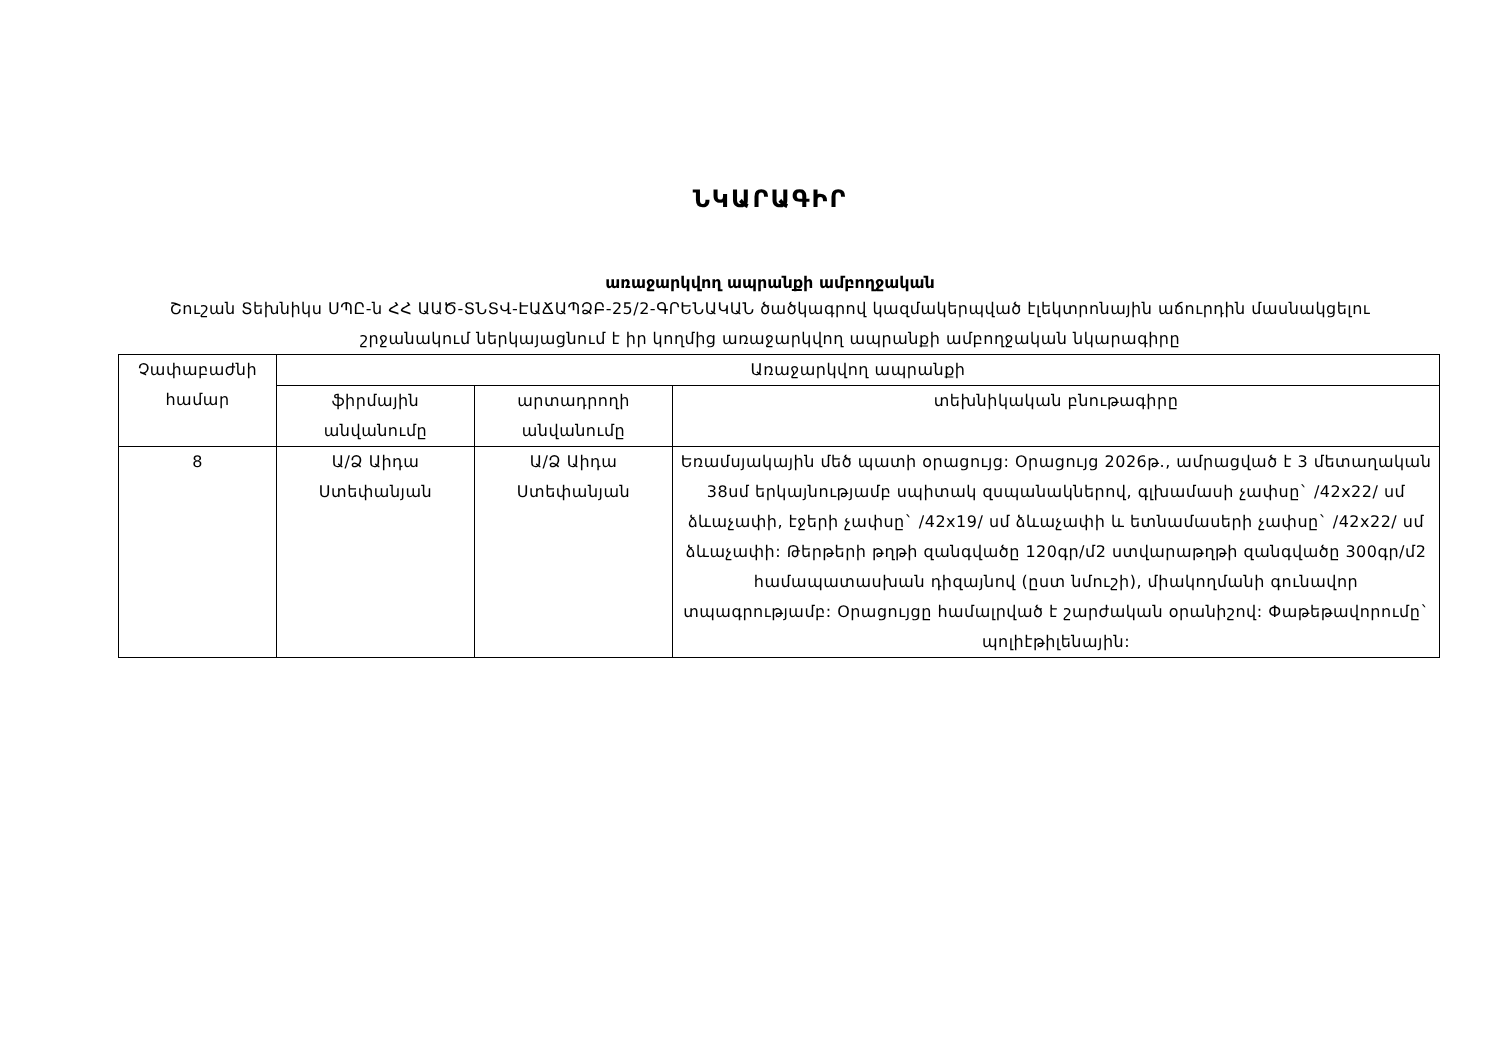ՆԿԱՐԱԳԻՐ
առաջարկվող ապրանքի ամբողջական
Շուշան Տեխնիկս ՍՊԸ-ն ՀՀ ԱԱԾ-ՏՆՏՎ-ԷԱՃԱՊՁԲ-25/2-ԳՐԵՆԱԿԱՆ ծածկագրով կազմակերպված էլեկտրոնային աճուրդին մասնակցելու շրջանակում ներկայացնում է իր կողմից առաջարկվող ապրանքի ամբողջական նկարագիրը
| Չափաբաժնի համար | Առաջարկվող ապրանքի | | |
| --- | --- | --- | --- |
| | ֆիրմային անվանումը | արտադրողի անվանումը | տեխնիկական բնութագիրը |
| 8 | Ա/Ձ Աիդա Ստեփանյան | Ա/Ձ Աիդա Ստեփանյան | Եռամսյակային մեծ պատի օրացույց: Օրացույց 2026թ., ամրացված է 3 մետաղական 38սմ երկայնությամբ սպիտակ զսպանակներով, գլխամասի չափսը` /42x22/ սմ ձևաչափի, էջերի չափսը` /42x19/ սմ ձևաչափի և ետնամասերի չափսը` /42x22/ սմ ձևաչափի: Թերթերի թղթի զանգվածը 120գր/մ2 ստվարաթղթի զանգվածը 300գր/մ2 համապատասխան դիզայնով (ըստ նմուշի), միակողմանի գունավոր տպագրությամբ: Օրացույցը համալրված է շարժական օրանիշով: Փաթեթավորումը` պոլիէթիլենային: |